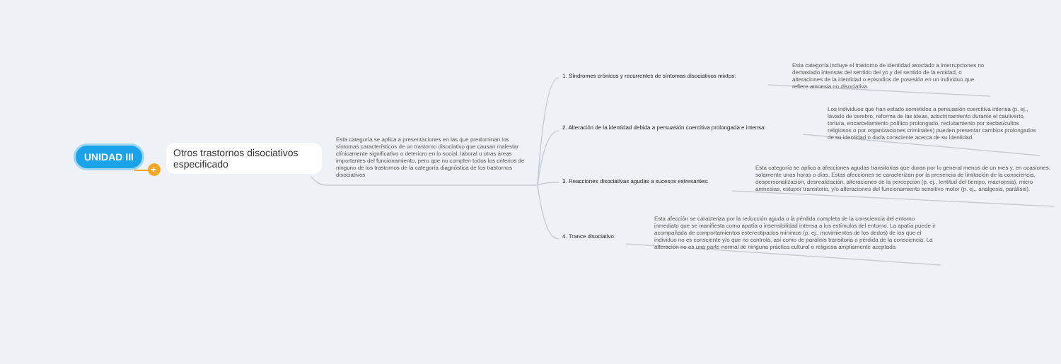+
UNIDAD III
Otros trastornos disociativos especificado
Esta categoría se aplica a presentaciones en las que predominan los síntomas característicos de un trastorno disociativo que causan malestar clínicamente significativo o deterioro en lo social, laboral u otras áreas importantes del funcionamiento, pero que no cumplen todos los criterios de ninguno de los trastornos de la categoría diagnóstica de los trastornos disociativos
1. Síndromes crónicos y recurrentes de síntomas disociativos mixtos:
Esta categoría incluye el trastorno de identidad asociado a interrupciones no demasiado intensas del sentido del yo y del sentido de la entidad, o alteraciones de la identidad o episodios de posesión en un individuo que refiere amnesia no disociativa.
2. Alteración de la identidad debida a persuasión coercitiva prolongada e intensa:
Los individuos que han estado sometidos a persuasión coercitiva intensa (p. ej., lavado de cerebro, reforma de las ideas, adoctrinamiento durante el cautiverio, tortura, encarcelamiento político prolongado, reclutamiento por sectas/cultos religiosos o por organizaciones criminales) pueden presentar cambios prolongados de su identidad o duda consciente acerca de su identidad.
3. Reacciones disociativas agudas a sucesos estresantes:
Esta categoría se aplica a afecciones agudas transitorias que duran por lo general menos de un mes y, en ocasiones, solamente unas horas o días. Estas afecciones se caracterizan por la presencia de limitación de la consciencia, despersonalización, desrealización, alteraciones de la percepción (p. ej., lentitud del tiempo, macropsia), micro amnesias, estupor transitorio, y/o alteraciones del funcionamiento sensitivo motor (p. ej., analgesia, parálisis).
4. Trance disociativo:
Esta afección se caracteriza por la reducción aguda o la pérdida completa de la consciencia del entorno inmediato que se manifiesta como apatía o insensibilidad intensa a los estímulos del entorno. La apatía puede ir acompañada de comportamientos estereotipados mínimos (p. ej., movimientos de los dedos) de los que el individuo no es consciente y/o que no controla, así como de parálisis transitoria o pérdida de la consciencia. La alteración no es una parte normal de ninguna práctica cultural o religiosa ampliamente aceptada